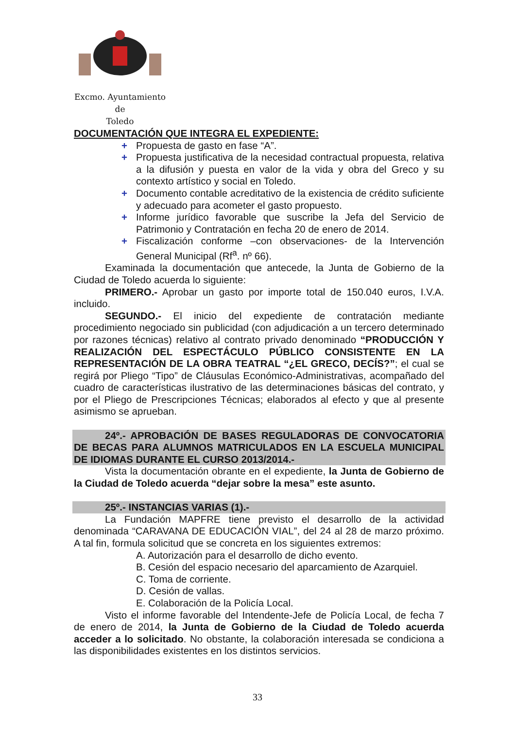Excmo. Ayuntamiento
de
Toledo
DOCUMENTACIÓN QUE INTEGRA EL EXPEDIENTE:
+ Propuesta de gasto en fase “A”.
+ Propuesta justificativa de la necesidad contractual propuesta, relativa a la difusión y puesta en valor de la vida y obra del Greco y su contexto artístico y social en Toledo.
+ Documento contable acreditativo de la existencia de crédito suficiente y adecuado para acometer el gasto propuesto.
+ Informe jurídico favorable que suscribe la Jefa del Servicio de Patrimonio y Contratación en fecha 20 de enero de 2014.
+ Fiscalización conforme –con observaciones- de la Intervención General Municipal (Rf<sup>a</sup>. nº 66).
Examinada la documentación que antecede, la Junta de Gobierno de la Ciudad de Toledo acuerda lo siguiente:
PRIMERO.- Aprobar un gasto por importe total de 150.040 euros, I.V.A. incluido.
SEGUNDO.- El inicio del expediente de contratación mediante procedimiento negociado sin publicidad (con adjudicación a un tercero determinado por razones técnicas) relativo al contrato privado denominado “PRODUCCIÓN Y REALIZACIÓN DEL ESPECTÁCULO PÚBLICO CONSISTENTE EN LA REPRESENTACIÓN DE LA OBRA TEATRAL “¿EL GRECO, DECÍS?”; el cual se regirá por Pliego “Tipo” de Cláusulas Económico-Administrativas, acompañado del cuadro de características ilustrativo de las determinaciones básicas del contrato, y por el Pliego de Prescripciones Técnicas; elaborados al efecto y que al presente asimismo se aprueban.
24º.- APROBACIÓN DE BASES REGULADORAS DE CONVOCATORIA DE BECAS PARA ALUMNOS MATRICULADOS EN LA ESCUELA MUNICIPAL DE IDIOMAS DURANTE EL CURSO 2013/2014.-
Vista la documentación obrante en el expediente, la Junta de Gobierno de la Ciudad de Toledo acuerda “dejar sobre la mesa” este asunto.
25º.- INSTANCIAS VARIAS (1).-
La Fundación MAPFRE tiene previsto el desarrollo de la actividad denominada “CARAVANA DE EDUCACIÓN VIAL”, del 24 al 28 de marzo próximo. A tal fin, formula solicitud que se concreta en los siguientes extremos:
A. Autorización para el desarrollo de dicho evento.
B. Cesión del espacio necesario del aparcamiento de Azarquiel.
C. Toma de corriente.
D. Cesión de vallas.
E. Colaboración de la Policía Local.
Visto el informe favorable del Intendente-Jefe de Policía Local, de fecha 7 de enero de 2014, la Junta de Gobierno de la Ciudad de Toledo acuerda acceder a lo solicitado. No obstante, la colaboración interesada se condiciona a las disponibilidades existentes en los distintos servicios.
33